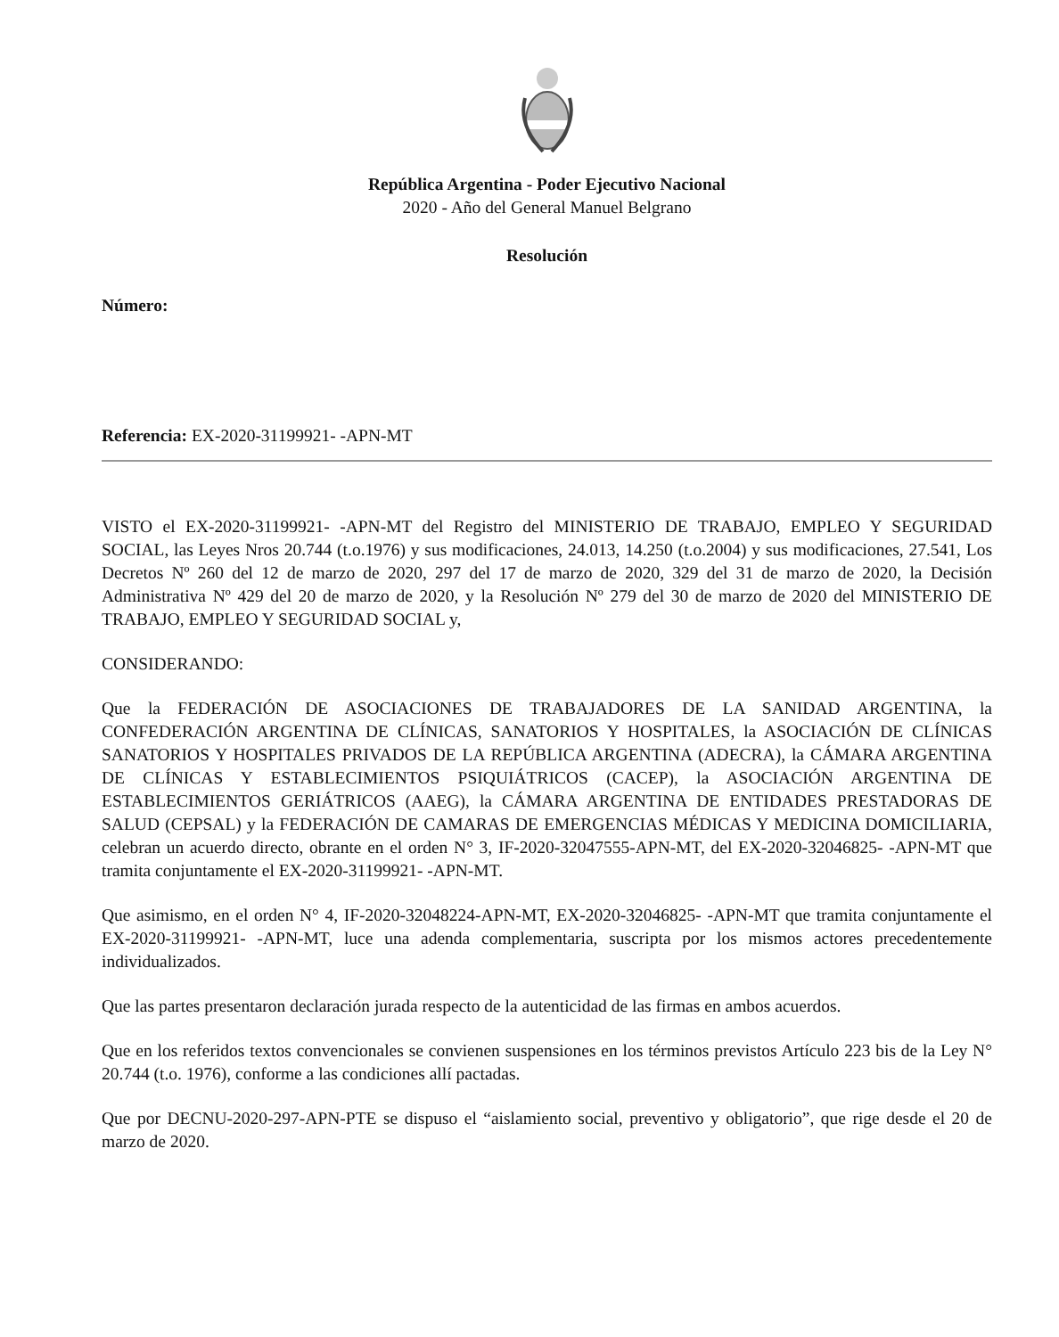República Argentina - Poder Ejecutivo Nacional
2020 - Año del General Manuel Belgrano
Resolución
Número:
Referencia: EX-2020-31199921- -APN-MT
VISTO el EX-2020-31199921- -APN-MT del Registro del MINISTERIO DE TRABAJO, EMPLEO Y SEGURIDAD SOCIAL, las Leyes Nros 20.744 (t.o.1976) y sus modificaciones, 24.013, 14.250 (t.o.2004) y sus modificaciones, 27.541, Los Decretos Nº 260 del 12 de marzo de 2020, 297 del 17 de marzo de 2020, 329 del 31 de marzo de 2020, la Decisión Administrativa Nº 429 del 20 de marzo de 2020, y la Resolución Nº 279 del 30 de marzo de 2020 del MINISTERIO DE TRABAJO, EMPLEO Y SEGURIDAD SOCIAL y,
CONSIDERANDO:
Que la FEDERACIÓN DE ASOCIACIONES DE TRABAJADORES DE LA SANIDAD ARGENTINA, la CONFEDERACIÓN ARGENTINA DE CLÍNICAS, SANATORIOS Y HOSPITALES, la ASOCIACIÓN DE CLÍNICAS SANATORIOS Y HOSPITALES PRIVADOS DE LA REPÚBLICA ARGENTINA (ADECRA), la CÁMARA ARGENTINA DE CLÍNICAS Y ESTABLECIMIENTOS PSIQUIÁTRICOS (CACEP), la ASOCIACIÓN ARGENTINA DE ESTABLECIMIENTOS GERIÁTRICOS (AAEG), la CÁMARA ARGENTINA DE ENTIDADES PRESTADORAS DE SALUD (CEPSAL) y la FEDERACIÓN DE CAMARAS DE EMERGENCIAS MÉDICAS Y MEDICINA DOMICILIARIA, celebran un acuerdo directo, obrante en el orden N° 3, IF-2020-32047555-APN-MT, del EX-2020-32046825- -APN-MT que tramita conjuntamente el EX-2020-31199921- -APN-MT.
Que asimismo, en el orden N° 4, IF-2020-32048224-APN-MT, EX-2020-32046825- -APN-MT que tramita conjuntamente el EX-2020-31199921- -APN-MT, luce una adenda complementaria, suscripta por los mismos actores precedentemente individualizados.
Que las partes presentaron declaración jurada respecto de la autenticidad de las firmas en ambos acuerdos.
Que en los referidos textos convencionales se convienen suspensiones en los términos previstos Artículo 223 bis de la Ley N° 20.744 (t.o. 1976), conforme a las condiciones allí pactadas.
Que por DECNU-2020-297-APN-PTE se dispuso el “aislamiento social, preventivo y obligatorio”, que rige desde el 20 de marzo de 2020.